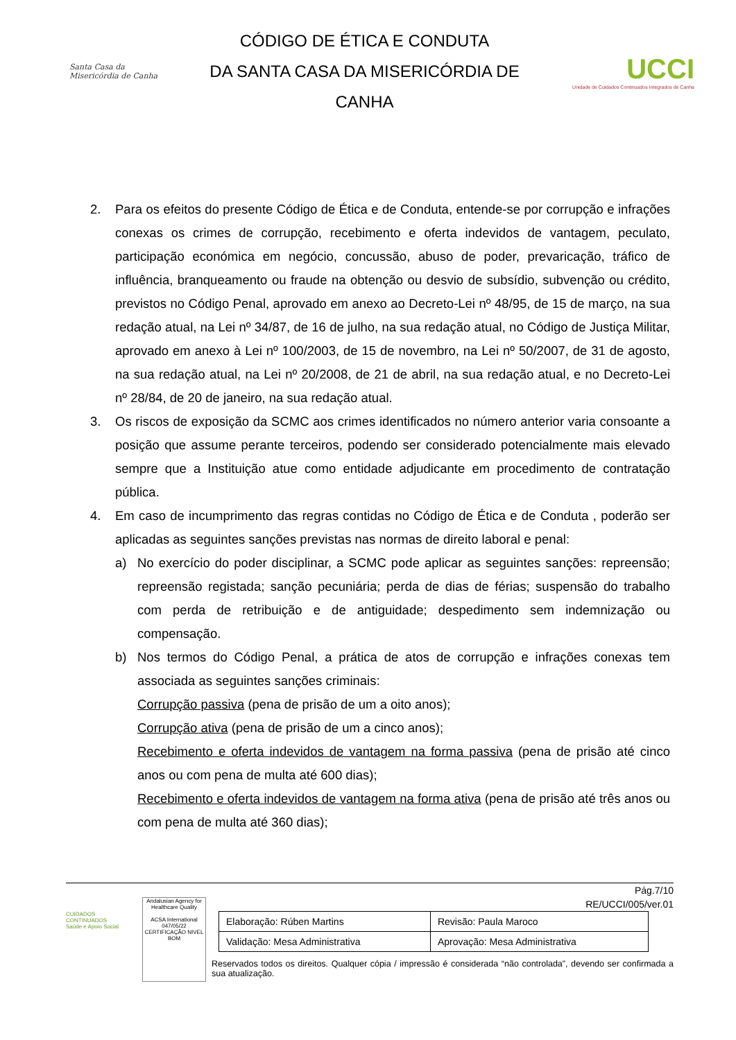Santa Casa da Misericórdia de Canha
CÓDIGO DE ÉTICA E CONDUTA
DA SANTA CASA DA MISERICÓRDIA DE
CANHA
UCCI
Unidade de Cuidados Continuados Integrados de Canha
2. Para os efeitos do presente Código de Ética e de Conduta, entende-se por corrupção e infrações conexas os crimes de corrupção, recebimento e oferta indevidos de vantagem, peculato, participação económica em negócio, concussão, abuso de poder, prevaricação, tráfico de influência, branqueamento ou fraude na obtenção ou desvio de subsídio, subvenção ou crédito, previstos no Código Penal, aprovado em anexo ao Decreto-Lei nº 48/95, de 15 de março, na sua redação atual, na Lei nº 34/87, de 16 de julho, na sua redação atual, no Código de Justiça Militar, aprovado em anexo à Lei nº 100/2003, de 15 de novembro, na Lei nº 50/2007, de 31 de agosto, na sua redação atual, na Lei nº 20/2008, de 21 de abril, na sua redação atual, e no Decreto-Lei nº 28/84, de 20 de janeiro, na sua redação atual.
3. Os riscos de exposição da SCMC aos crimes identificados no número anterior varia consoante a posição que assume perante terceiros, podendo ser considerado potencialmente mais elevado sempre que a Instituição atue como entidade adjudicante em procedimento de contratação pública.
4. Em caso de incumprimento das regras contidas no Código de Ética e de Conduta , poderão ser aplicadas as seguintes sanções previstas nas normas de direito laboral e penal:
a) No exercício do poder disciplinar, a SCMC pode aplicar as seguintes sanções: repreensão; repreensão registada; sanção pecuniária; perda de dias de férias; suspensão do trabalho com perda de retribuição e de antiguidade; despedimento sem indemnização ou compensação.
b) Nos termos do Código Penal, a prática de atos de corrupção e infrações conexas tem associada as seguintes sanções criminais:
Corrupção passiva (pena de prisão de um a oito anos);
Corrupção ativa (pena de prisão de um a cinco anos);
Recebimento e oferta indevidos de vantagem na forma passiva (pena de prisão até cinco anos ou com pena de multa até 600 dias);
Recebimento e oferta indevidos de vantagem na forma ativa (pena de prisão até três anos ou com pena de multa até 360 dias);
CUIDADOS CONTINUADOS
Saúde e Apoio Social
Andalusian Agency for Healthcare Quality
ACSA International
047/05/22 CERTIFICAÇÃO NIVEL BOM
Pág.7/10
RE/UCCI/005/ver.01
| Elaboração: Rúben Martins | Revisão: Paula Maroco |
| Validação: Mesa Administrativa | Aprovação: Mesa Administrativa |
Reservados todos os direitos. Qualquer cópia / impressão é considerada “não controlada”, devendo ser confirmada a sua atualização.